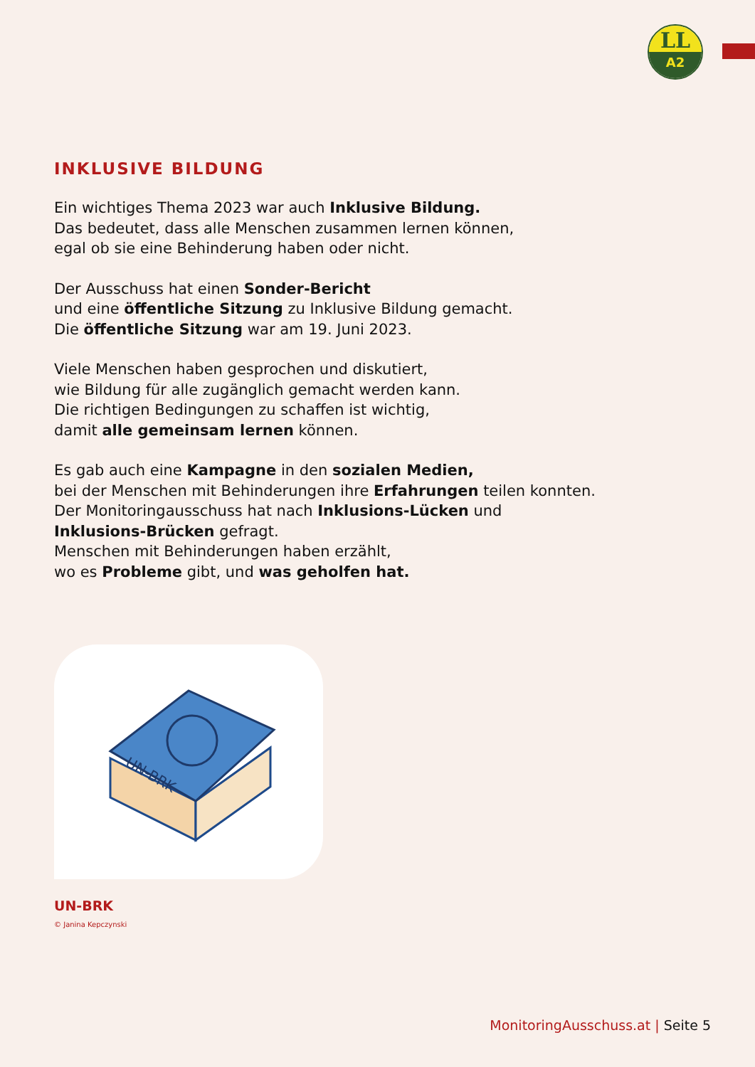LL
A2
INKLUSIVE BILDUNG
Ein wichtiges Thema 2023 war auch Inklusive Bildung.
Das bedeutet, dass alle Menschen zusammen lernen können,
egal ob sie eine Behinderung haben oder nicht.
Der Ausschuss hat einen Sonder-Bericht
und eine öffentliche Sitzung zu Inklusive Bildung gemacht.
Die öffentliche Sitzung war am 19. Juni 2023.
Viele Menschen haben gesprochen und diskutiert,
wie Bildung für alle zugänglich gemacht werden kann.
Die richtigen Bedingungen zu schaffen ist wichtig,
damit alle gemeinsam lernen können.
Es gab auch eine Kampagne in den sozialen Medien,
bei der Menschen mit Behinderungen ihre Erfahrungen teilen konnten.
Der Monitoringausschuss hat nach Inklusions-Lücken und
Inklusions-Brücken gefragt.
Menschen mit Behinderungen haben erzählt,
wo es Probleme gibt, und was geholfen hat.
UN-BRK
UN-BRK
© Janina Kepczynski
MonitoringAusschuss.at | Seite 5